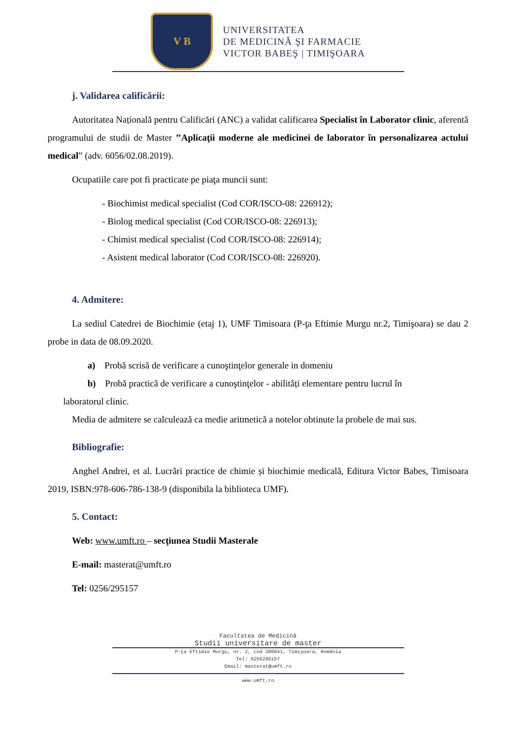V B
UNIVERSITATEA
DE MEDICINĂ ŞI FARMACIE
VICTOR BABEŞ | TIMIŞOARA
j. Validarea calificării:
Autoritatea Națională pentru Calificări (ANC) a validat calificarea Specialist în Laborator clinic, aferentă programului de studii de Master ’’Aplicaţii moderne ale medicinei de laborator în personalizarea actului medical” (adv. 6056/02.08.2019).
Ocupatiile care pot fi practicate pe piaţa muncii sunt:
- Biochimist medical specialist (Cod COR/ISCO-08: 226912);
- Biolog medical specialist (Cod COR/ISCO-08: 226913);
- Chimist medical specialist (Cod COR/ISCO-08: 226914);
- Asistent medical laborator (Cod COR/ISCO-08: 226920).
4. Admitere:
La sediul Catedrei de Biochimie (etaj 1), UMF Timisoara (P-ţa Eftimie Murgu nr.2, Timişoara) se dau 2 probe in data de 08.09.2020.
a) Probă scrisă de verificare a cunoştinţelor generale in domeniu
b) Probă practică de verificare a cunoştinţelor - abilități elementare pentru lucrul în
laboratorul clinic.
Media de admitere se calculează ca medie aritmetică a notelor obtinute la probele de mai sus.
Bibliografie:
Anghel Andrei, et al. Lucrări practice de chimie și biochimie medicală, Editura Victor Babes, Timisoara 2019, ISBN:978-606-786-138-9 (disponibila la biblioteca UMF).
5. Contact:
Web: www.umft.ro – secţiunea Studii Masterale
E-mail: masterat@umft.ro
Tel: 0256/295157
Facultatea de Medicină
Studii universitare de master
P-ţa Eftimie Murgu, nr. 2, cod 300041, Timişoara, România
Tel: 0256295157
Email: masterat@umft.ro
www.umft.ro